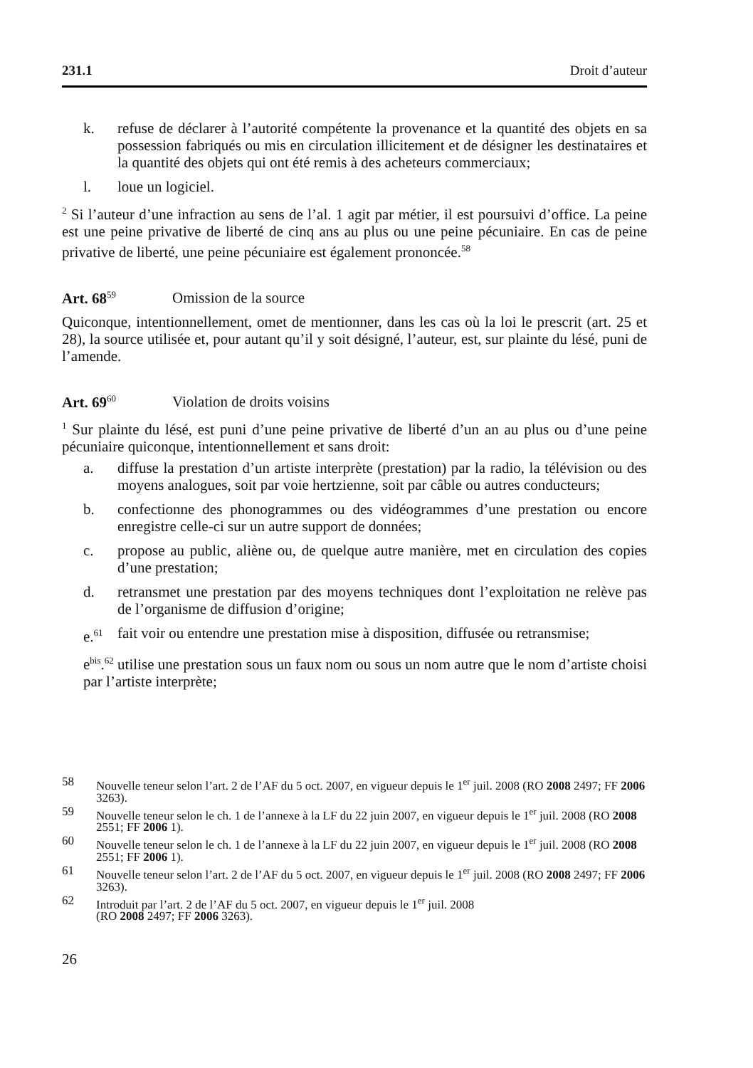231.1 Droit d’auteur
k. refuse de déclarer à l’autorité compétente la provenance et la quantité des objets en sa possession fabriqués ou mis en circulation illicitement et de désigner les destinataires et la quantité des objets qui ont été remis à des acheteurs commerciaux;
l. loue un logiciel.
<sup>2</sup> Si l’auteur d’une infraction au sens de l’al. 1 agit par métier, il est poursuivi d’office. La peine est une peine privative de liberté de cinq ans au plus ou une peine pécuniaire. En cas de peine privative de liberté, une peine pécuniaire est également prononcée.<sup>58</sup>
Art. 68<sup>59</sup> Omission de la source
Quiconque, intentionnellement, omet de mentionner, dans les cas où la loi le prescrit (art. 25 et 28), la source utilisée et, pour autant qu’il y soit désigné, l’auteur, est, sur plainte du lésé, puni de l’amende.
Art. 69<sup>60</sup> Violation de droits voisins
<sup>1</sup> Sur plainte du lésé, est puni d’une peine privative de liberté d’un an au plus ou d’une peine pécuniaire quiconque, intentionnellement et sans droit:
a. diffuse la prestation d’un artiste interprète (prestation) par la radio, la télévision ou des moyens analogues, soit par voie hertzienne, soit par câble ou autres conducteurs;
b. confectionne des phonogrammes ou des vidéogrammes d’une prestation ou encore enregistre celle-ci sur un autre support de données;
c. propose au public, aliène ou, de quelque autre manière, met en circulation des copies d’une prestation;
d. retransmet une prestation par des moyens techniques dont l’exploitation ne relève pas de l’organisme de diffusion d’origine;
e.<sup>61</sup> fait voir ou entendre une prestation mise à disposition, diffusée ou retransmise;
e<sup>bis</sup>.<sup>62</sup> utilise une prestation sous un faux nom ou sous un nom autre que le nom d’artiste choisi par l’artiste interprète;
58 Nouvelle teneur selon l’art. 2 de l’AF du 5 oct. 2007, en vigueur depuis le 1<sup>er</sup> juil. 2008 (RO 2008 2497; FF 2006 3263).
59 Nouvelle teneur selon le ch. 1 de l’annexe à la LF du 22 juin 2007, en vigueur depuis le 1<sup>er</sup> juil. 2008 (RO 2008 2551; FF 2006 1).
60 Nouvelle teneur selon le ch. 1 de l’annexe à la LF du 22 juin 2007, en vigueur depuis le 1<sup>er</sup> juil. 2008 (RO 2008 2551; FF 2006 1).
61 Nouvelle teneur selon l’art. 2 de l’AF du 5 oct. 2007, en vigueur depuis le 1<sup>er</sup> juil. 2008 (RO 2008 2497; FF 2006 3263).
62 Introduit par l’art. 2 de l’AF du 5 oct. 2007, en vigueur depuis le 1<sup>er</sup> juil. 2008
(RO 2008 2497; FF 2006 3263).
26